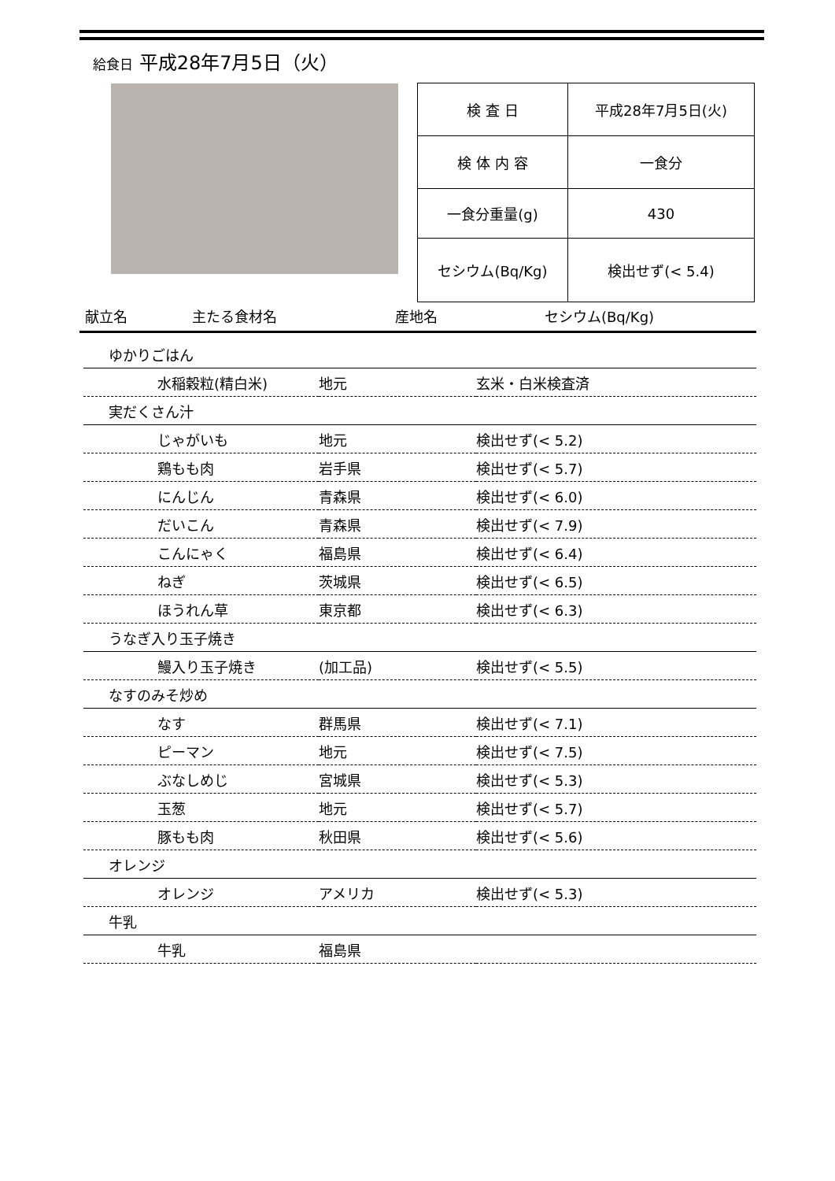給食日 平成28年7月5日（火）
| 検 査 日 | 平成28年7月5日(火) |
| 検 体 内 容 | 一食分 |
| 一食分重量(g) | 430 |
| セシウム(Bq/Kg) | 検出せず(< 5.4) |
献立名 主たる食材名 産地名 セシウム(Bq/Kg)
| ゆかりごはん | | |
| 水稲穀粒(精白米) | 地元 | 玄米・白米検査済 |
| 実だくさん汁 | | |
| じゃがいも | 地元 | 検出せず(< 5.2) |
| 鶏もも肉 | 岩手県 | 検出せず(< 5.7) |
| にんじん | 青森県 | 検出せず(< 6.0) |
| だいこん | 青森県 | 検出せず(< 7.9) |
| こんにゃく | 福島県 | 検出せず(< 6.4) |
| ねぎ | 茨城県 | 検出せず(< 6.5) |
| ほうれん草 | 東京都 | 検出せず(< 6.3) |
| うなぎ入り玉子焼き | | |
| 鰻入り玉子焼き | (加工品) | 検出せず(< 5.5) |
| なすのみそ炒め | | |
| なす | 群馬県 | 検出せず(< 7.1) |
| ピーマン | 地元 | 検出せず(< 7.5) |
| ぶなしめじ | 宮城県 | 検出せず(< 5.3) |
| 玉葱 | 地元 | 検出せず(< 5.7) |
| 豚もも肉 | 秋田県 | 検出せず(< 5.6) |
| オレンジ | | |
| オレンジ | アメリカ | 検出せず(< 5.3) |
| 牛乳 | | |
| 牛乳 | 福島県 | |